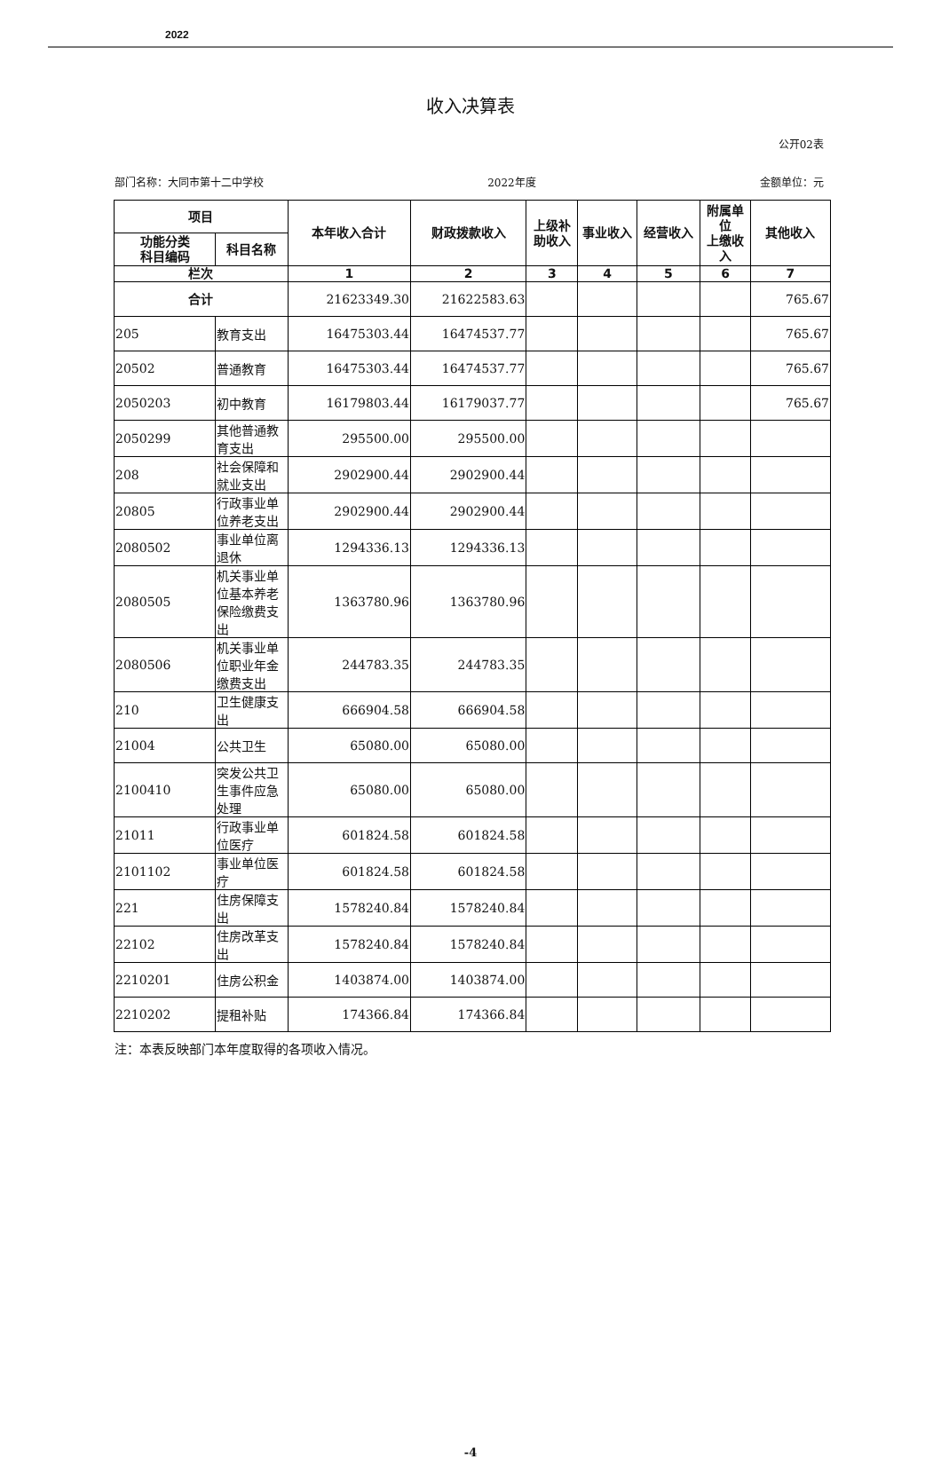2022
收入决算表
公开02表
部门名称：大同市第十二中学校 2022年度 金额单位：元
| 项目 | | 本年收入合计 | 财政拨款收入 | 上级补助收入 | 事业收入 | 经营收入 | 附属单位 上缴收入 | 其他收入 |
| --- | --- | --- | --- | --- | --- | --- | --- | --- |
| 功能分类 科目编码 | 科目名称 | | | | | | | |
| 栏次 | | 1 | 2 | 3 | 4 | 5 | 6 | 7 |
| 合计 | | 21623349.30 | 21622583.63 | | | | | 765.67 |
| 205 | 教育支出 | 16475303.44 | 16474537.77 | | | | | 765.67 |
| 20502 | 普通教育 | 16475303.44 | 16474537.77 | | | | | 765.67 |
| 2050203 | 初中教育 | 16179803.44 | 16179037.77 | | | | | 765.67 |
| 2050299 | 其他普通教育支出 | 295500.00 | 295500.00 | | | | | |
| 208 | 社会保障和就业支出 | 2902900.44 | 2902900.44 | | | | | |
| 20805 | 行政事业单位养老支出 | 2902900.44 | 2902900.44 | | | | | |
| 2080502 | 事业单位离退休 | 1294336.13 | 1294336.13 | | | | | |
| 2080505 | 机关事业单位基本养老保险缴费支出 | 1363780.96 | 1363780.96 | | | | | |
| 2080506 | 机关事业单位职业年金缴费支出 | 244783.35 | 244783.35 | | | | | |
| 210 | 卫生健康支出 | 666904.58 | 666904.58 | | | | | |
| 21004 | 公共卫生 | 65080.00 | 65080.00 | | | | | |
| 2100410 | 突发公共卫生事件应急处理 | 65080.00 | 65080.00 | | | | | |
| 21011 | 行政事业单位医疗 | 601824.58 | 601824.58 | | | | | |
| 2101102 | 事业单位医疗 | 601824.58 | 601824.58 | | | | | |
| 221 | 住房保障支出 | 1578240.84 | 1578240.84 | | | | | |
| 22102 | 住房改革支出 | 1578240.84 | 1578240.84 | | | | | |
| 2210201 | 住房公积金 | 1403874.00 | 1403874.00 | | | | | |
| 2210202 | 提租补贴 | 174366.84 | 174366.84 | | | | | |
注：本表反映部门本年度取得的各项收入情况。
-4